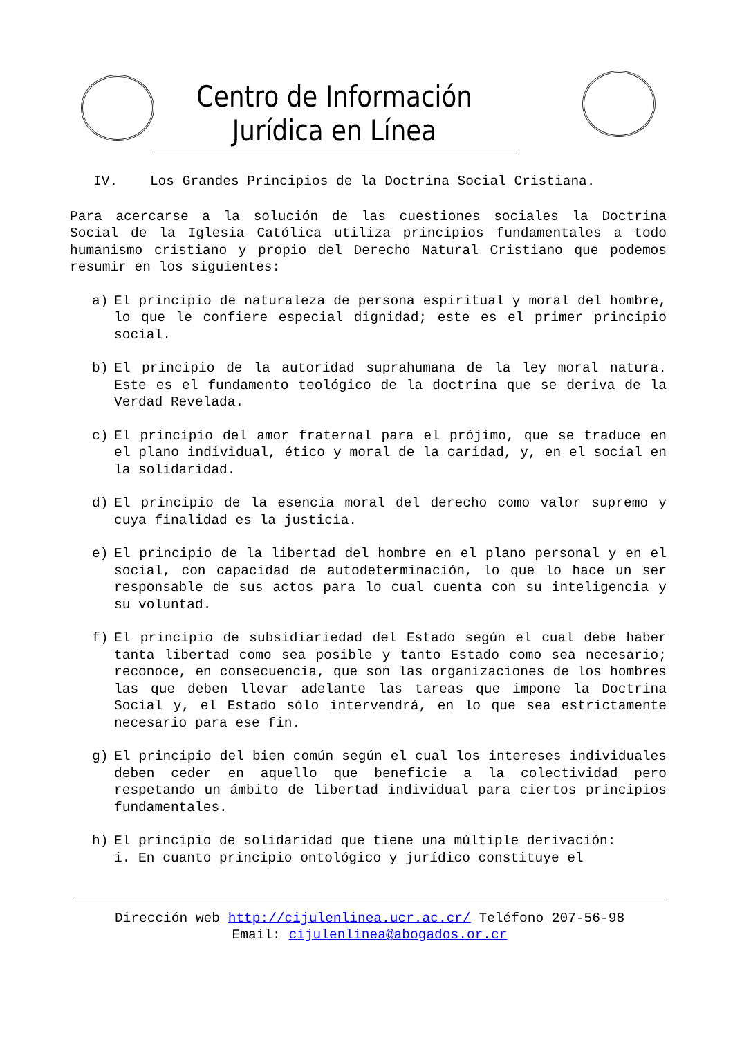Centro de Información Jurídica en Línea
IV. Los Grandes Principios de la Doctrina Social Cristiana.
Para acercarse a la solución de las cuestiones sociales la Doctrina Social de la Iglesia Católica utiliza principios fundamentales a todo humanismo cristiano y propio del Derecho Natural Cristiano que podemos resumir en los siguientes:
a) El principio de naturaleza de persona espiritual y moral del hombre, lo que le confiere especial dignidad; este es el primer principio social.
b) El principio de la autoridad suprahumana de la ley moral natura. Este es el fundamento teológico de la doctrina que se deriva de la Verdad Revelada.
c) El principio del amor fraternal para el prójimo, que se traduce en el plano individual, ético y moral de la caridad, y, en el social en la solidaridad.
d) El principio de la esencia moral del derecho como valor supremo y cuya finalidad es la justicia.
e) El principio de la libertad del hombre en el plano personal y en el social, con capacidad de autodeterminación, lo que lo hace un ser responsable de sus actos para lo cual cuenta con su inteligencia y su voluntad.
f) El principio de subsidiariedad del Estado según el cual debe haber tanta libertad como sea posible y tanto Estado como sea necesario; reconoce, en consecuencia, que son las organizaciones de los hombres las que deben llevar adelante las tareas que impone la Doctrina Social y, el Estado sólo intervendrá, en lo que sea estrictamente necesario para ese fin.
g) El principio del bien común según el cual los intereses individuales deben ceder en aquello que beneficie a la colectividad pero respetando un ámbito de libertad individual para ciertos principios fundamentales.
h) El principio de solidaridad que tiene una múltiple derivación:
i. En cuanto principio ontológico y jurídico constituye el
Dirección web http://cijulenlinea.ucr.ac.cr/ Teléfono 207-56-98
Email: cijulenlinea@abogados.or.cr